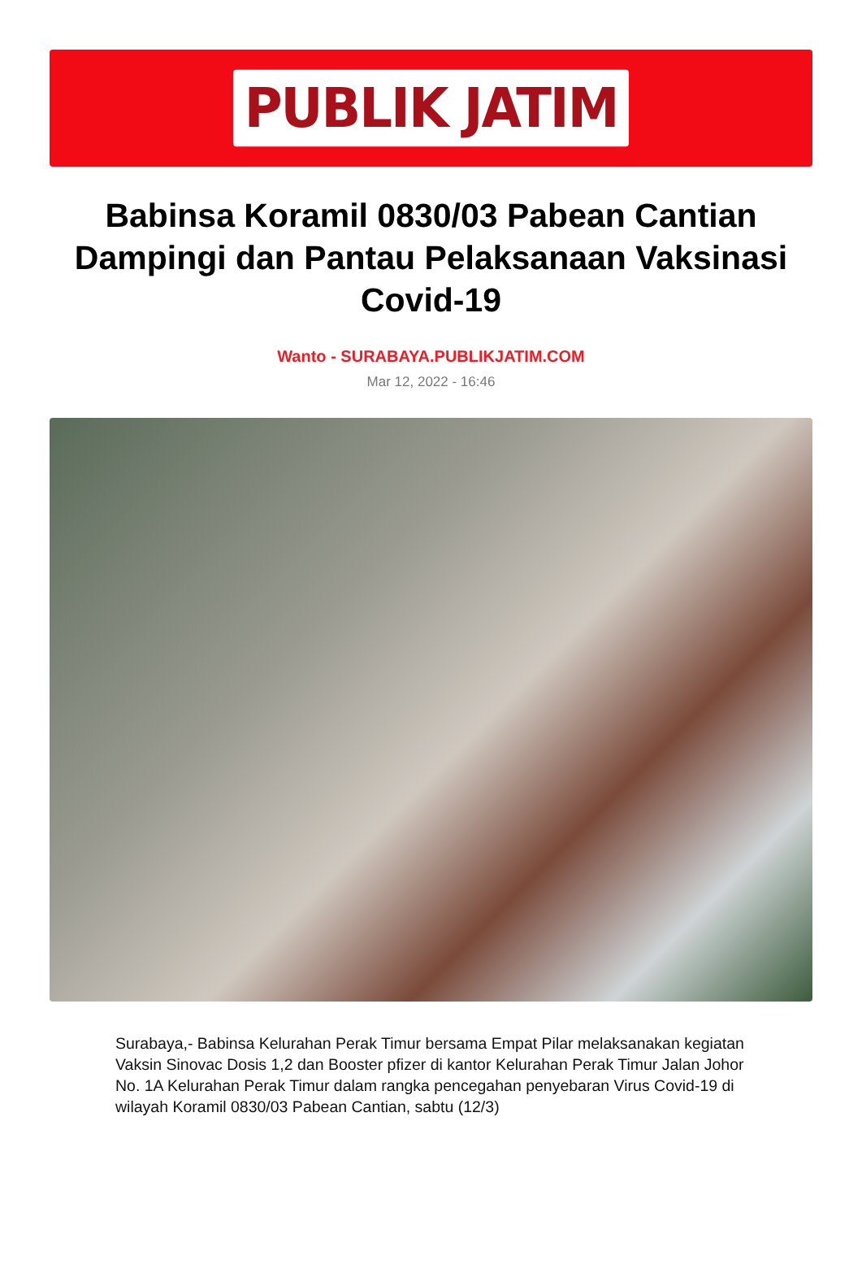PUBLIK JATIM
Babinsa Koramil 0830/03 Pabean Cantian Dampingi dan Pantau Pelaksanaan Vaksinasi Covid-19
Wanto - SURABAYA.PUBLIKJATIM.COM
Mar 12, 2022 - 16:46
Surabaya,- Babinsa Kelurahan Perak Timur bersama Empat Pilar melaksanakan kegiatan Vaksin Sinovac Dosis 1,2 dan Booster pfizer di kantor Kelurahan Perak Timur Jalan Johor No. 1A Kelurahan Perak Timur dalam rangka pencegahan penyebaran Virus Covid-19 di wilayah Koramil 0830/03 Pabean Cantian, sabtu (12/3)